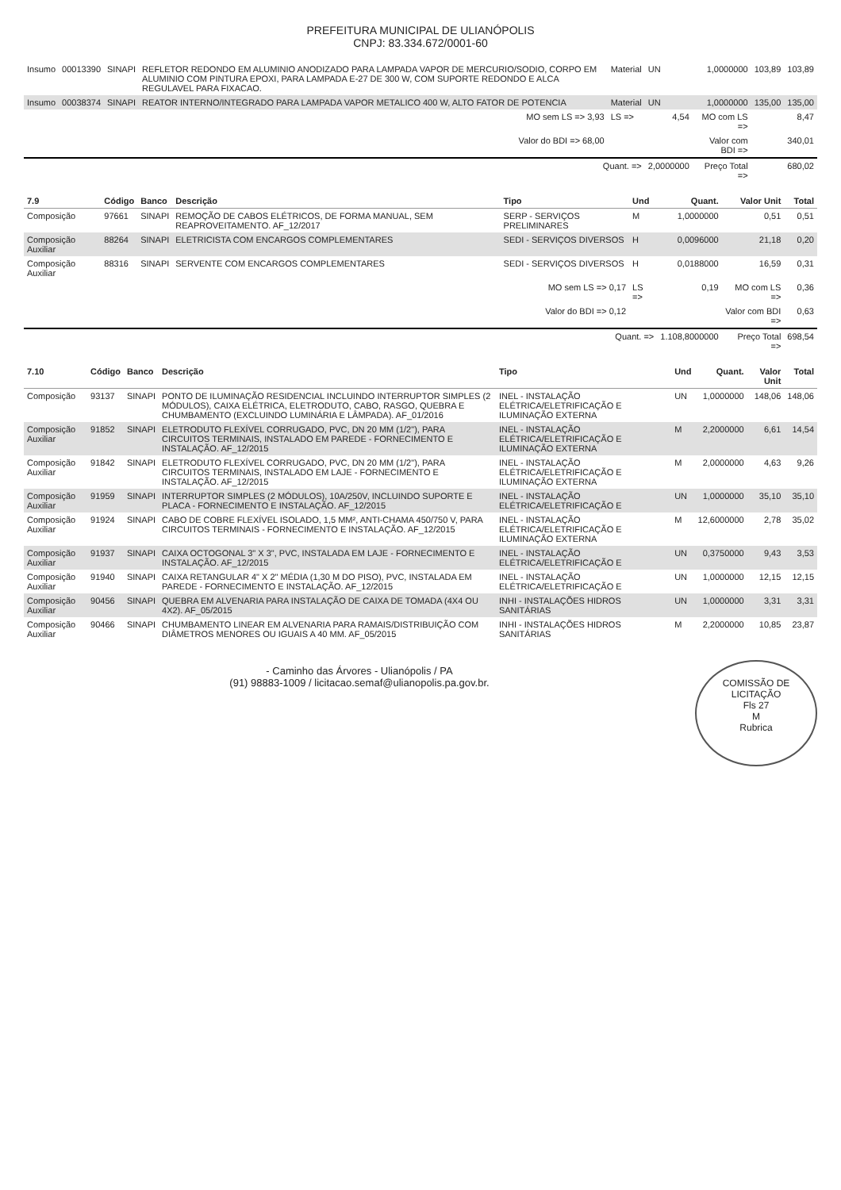PREFEITURA MUNICIPAL DE ULIANÓPOLIS
CNPJ: 83.334.672/0001-60
| Insumo | 00013390 | SINAPI | REFLETOR REDONDO EM ALUMINIO ANODIZADO PARA LAMPADA VAPOR DE MERCURIO/SODIO, CORPO EM ALUMINIO COM PINTURA EPOXI, PARA LAMPADA E-27 DE 300 W, COM SUPORTE REDONDO E ALCA REGULAVEL PARA FIXACAO. | Material | UN | 1,0000000 | 103,89 | 103,89 |
| Insumo | 00038374 | SINAPI | REATOR INTERNO/INTEGRADO PARA LAMPADA VAPOR METALICO 400 W, ALTO FATOR DE POTENCIA | Material | UN | 1,0000000 | 135,00 | 135,00 |
| MO sem LS => 3,93 | | | | LS => | 4,54 | MO com LS => | 8,47 | |
| Valor do BDI => 68,00 | | | | | | Valor com BDI => | 340,01 | |
| Quant. => | | | | | 2,0000000 | Preço Total => | 680,02 | |
| 7.9 | Código | Banco | Descrição | Tipo | Und | Quant. | Valor Unit | Total |
| --- | --- | --- | --- | --- | --- | --- | --- | --- |
| Composição | 97661 | SINAPI | REMOÇÃO DE CABOS ELÉTRICOS, DE FORMA MANUAL, SEM REAPROVEITAMENTO. AF_12/2017 | SERP - SERVIÇOS PRELIMINARES | M | 1,0000000 | 0,51 | 0,51 |
| Composição Auxiliar | 88264 | SINAPI | ELETRICISTA COM ENCARGOS COMPLEMENTARES | SEDI - SERVIÇOS DIVERSOS | H | 0,0096000 | 21,18 | 0,20 |
| Composição Auxiliar | 88316 | SINAPI | SERVENTE COM ENCARGOS COMPLEMENTARES | SEDI - SERVIÇOS DIVERSOS | H | 0,0188000 | 16,59 | 0,31 |
| MO sem LS => 0,17 | | | | | LS => | 0,19 | MO com LS => | 0,36 |
| Valor do BDI => 0,12 | | | | | | | Valor com BDI => | 0,63 |
| Quant. => | | | | | | 1.108,8000000 | Preço Total => | 698,54 |
| 7.10 | Código | Banco | Descrição | Tipo | Und | Quant. | Valor Unit | Total |
| --- | --- | --- | --- | --- | --- | --- | --- | --- |
| Composição | 93137 | SINAPI | PONTO DE ILUMINAÇÃO RESIDENCIAL INCLUINDO INTERRUPTOR SIMPLES (2 MÓDULOS), CAIXA ELÉTRICA, ELETRODUTO, CABO, RASGO, QUEBRA E CHUMBAMENTO (EXCLUINDO LUMINÁRIA E LÂMPADA). AF_01/2016 | INEL - INSTALAÇÃO ELÉTRICA/ELETRIFICAÇÃO E ILUMINAÇÃO EXTERNA | UN | 1,0000000 | 148,06 | 148,06 |
| Composição Auxiliar | 91852 | SINAPI | ELETRODUTO FLEXÍVEL CORRUGADO, PVC, DN 20 MM (1/2"), PARA CIRCUITOS TERMINAIS, INSTALADO EM PAREDE - FORNECIMENTO E INSTALAÇÃO. AF_12/2015 | INEL - INSTALAÇÃO ELÉTRICA/ELETRIFICAÇÃO E ILUMINAÇÃO EXTERNA | M | 2,2000000 | 6,61 | 14,54 |
| Composição Auxiliar | 91842 | SINAPI | ELETRODUTO FLEXÍVEL CORRUGADO, PVC, DN 20 MM (1/2"), PARA CIRCUITOS TERMINAIS, INSTALADO EM LAJE - FORNECIMENTO E INSTALAÇÃO. AF_12/2015 | INEL - INSTALAÇÃO ELÉTRICA/ELETRIFICAÇÃO E ILUMINAÇÃO EXTERNA | M | 2,0000000 | 4,63 | 9,26 |
| Composição Auxiliar | 91959 | SINAPI | INTERRUPTOR SIMPLES (2 MÓDULOS), 10A/250V, INCLUINDO SUPORTE E PLACA - FORNECIMENTO E INSTALAÇÃO. AF_12/2015 | INEL - INSTALAÇÃO ELÉTRICA/ELETRIFICAÇÃO E | UN | 1,0000000 | 35,10 | 35,10 |
| Composição Auxiliar | 91924 | SINAPI | CABO DE COBRE FLEXÍVEL ISOLADO, 1,5 MM², ANTI-CHAMA 450/750 V, PARA CIRCUITOS TERMINAIS - FORNECIMENTO E INSTALAÇÃO. AF_12/2015 | INEL - INSTALAÇÃO ELÉTRICA/ELETRIFICAÇÃO E ILUMINAÇÃO EXTERNA | M | 12,6000000 | 2,78 | 35,02 |
| Composição Auxiliar | 91937 | SINAPI | CAIXA OCTOGONAL 3" X 3", PVC, INSTALADA EM LAJE - FORNECIMENTO E INSTALAÇÃO. AF_12/2015 | INEL - INSTALAÇÃO ELÉTRICA/ELETRIFICAÇÃO E | UN | 0,3750000 | 9,43 | 3,53 |
| Composição Auxiliar | 91940 | SINAPI | CAIXA RETANGULAR 4" X 2" MÉDIA (1,30 M DO PISO), PVC, INSTALADA EM PAREDE - FORNECIMENTO E INSTALAÇÃO. AF_12/2015 | INEL - INSTALAÇÃO ELÉTRICA/ELETRIFICAÇÃO E | UN | 1,0000000 | 12,15 | 12,15 |
| Composição Auxiliar | 90456 | SINAPI | QUEBRA EM ALVENARIA PARA INSTALAÇÃO DE CAIXA DE TOMADA (4X4 OU 4X2). AF_05/2015 | INHI - INSTALAÇÕES HIDROS SANITÁRIAS | UN | 1,0000000 | 3,31 | 3,31 |
| Composição Auxiliar | 90466 | SINAPI | CHUMBAMENTO LINEAR EM ALVENARIA PARA RAMAIS/DISTRIBUIÇÃO COM DIÂMETROS MENORES OU IGUAIS A 40 MM. AF_05/2015 | INHI - INSTALAÇÕES HIDROS SANITÁRIAS | M | 2,2000000 | 10,85 | 23,87 |
COMISSÃO DE LICITAÇÃO
Fls 27
M
Rubrica
- Caminho das Árvores - Ulianópolis / PA
(91) 98883-1009 / licitacao.semaf@ulianopolis.pa.gov.br.